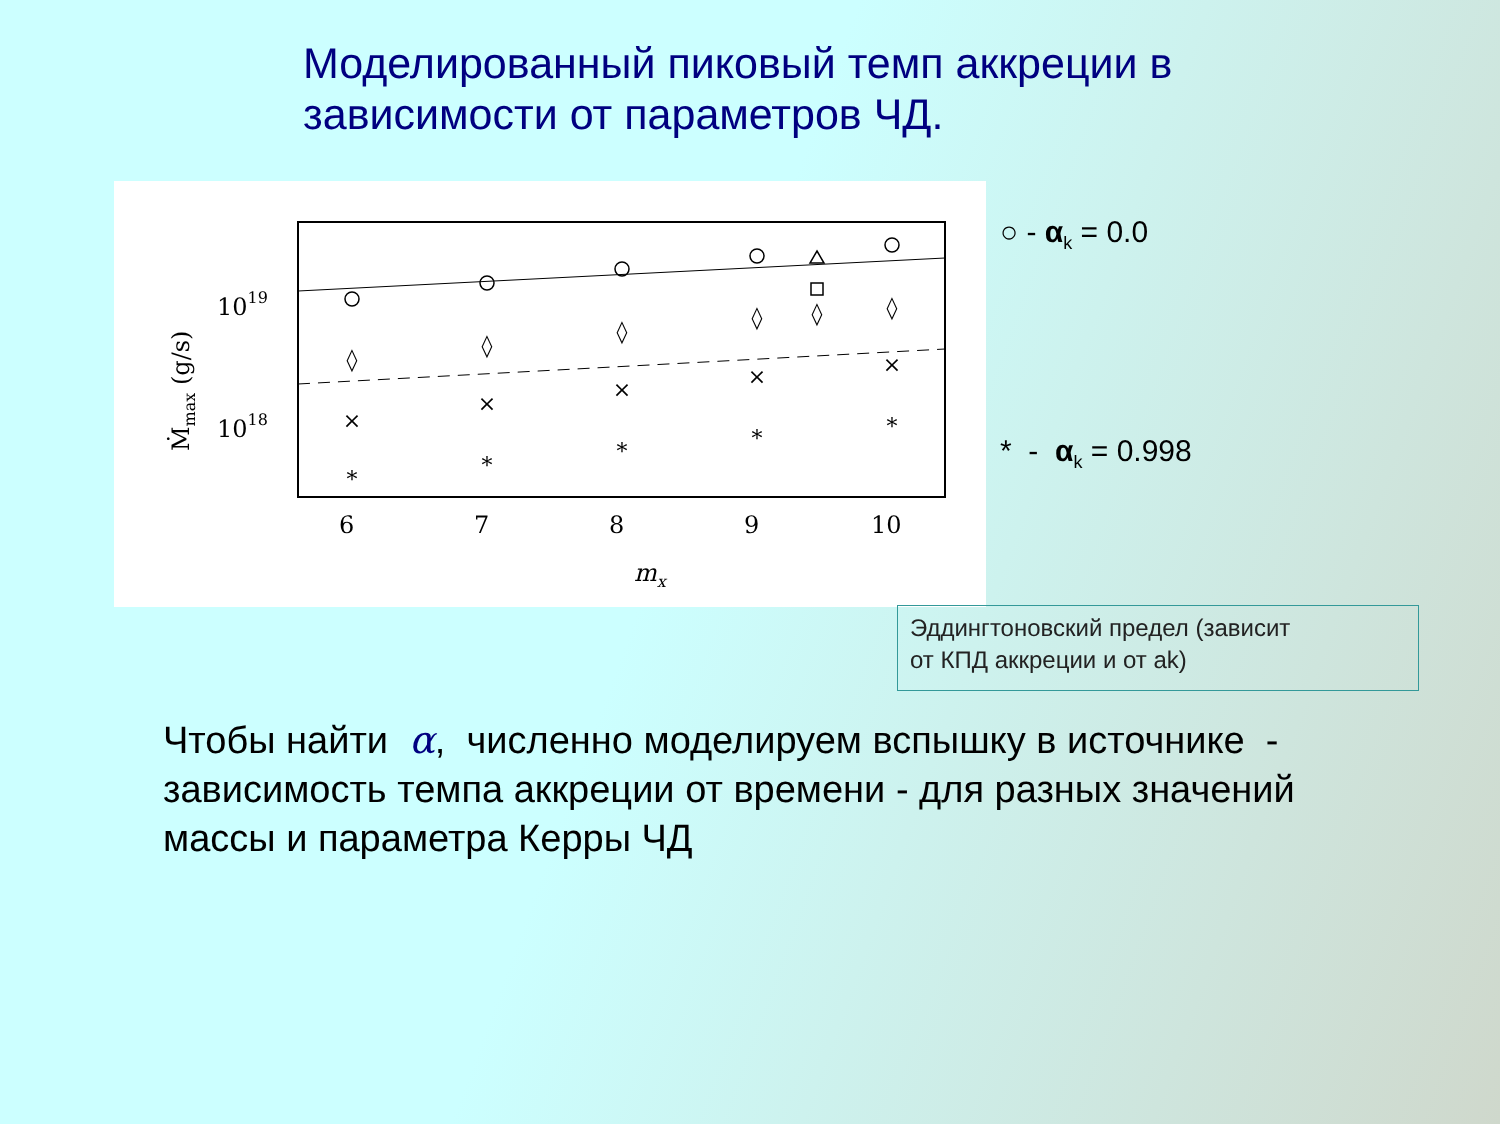Моделированный пиковый темп аккреции в
зависимости от параметров ЧД.
◊
◊
◊
◊
◊
◊
×
×
×
×
×
∗
∗
∗
∗
∗
6
7
8
9
10
1019
1018
mx
Ṁmax (g/s)
○ - α<sub>k</sub> = 0.0
* - α<sub>k</sub> = 0.998
Эддингтоновский предел (зависит
от КПД аккреции и от ak)
Чтобы найти α, численно моделируем вспышку в источнике - зависимость темпа аккреции от времени - для разных значений массы и параметра Керры ЧД